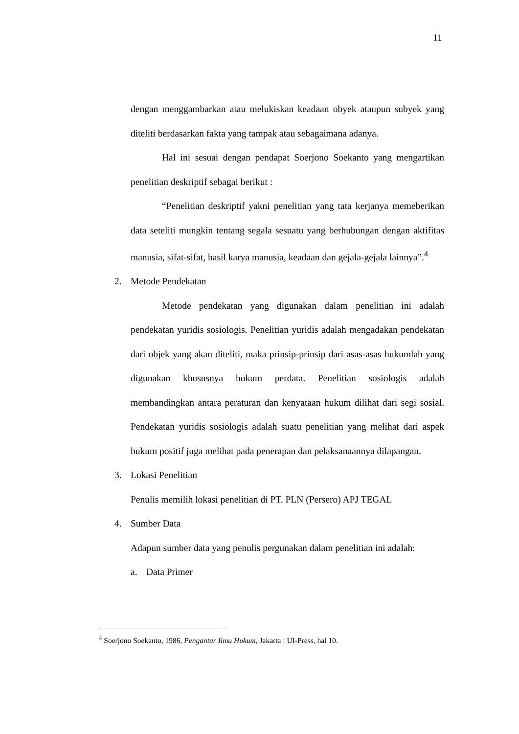11
dengan menggambarkan atau melukiskan keadaan obyek ataupun subyek yang diteliti berdasarkan fakta yang tampak atau sebagaimana adanya.
Hal ini sesuai dengan pendapat Soerjono Soekanto yang mengartikan penelitian deskriptif sebagai berikut :
“Penelitian deskriptif yakni penelitian yang tata kerjanya memeberikan data seteliti mungkin tentang segala sesuatu yang berhubungan dengan aktifitas manusia, sifat-sifat, hasil karya manusia, keadaan dan gejala-gejala lainnya”.<sup>4</sup>
2. Metode Pendekatan
Metode pendekatan yang digunakan dalam penelitian ini adalah pendekatan yuridis sosiologis. Penelitian yuridis adalah mengadakan pendekatan dari objek yang akan diteliti, maka prinsip-prinsip dari asas-asas hukumlah yang digunakan khususnya hukum perdata. Penelitian sosiologis adalah membandingkan antara peraturan dan kenyataan hukum dilihat dari segi sosial. Pendekatan yuridis sosiologis adalah suatu penelitian yang melihat dari aspek hukum positif juga melihat pada penerapan dan pelaksanaannya dilapangan.
3. Lokasi Penelitian
Penulis memilih lokasi penelitian di PT. PLN (Persero) APJ TEGAL
4. Sumber Data
Adapun sumber data yang penulis pergunakan dalam penelitian ini adalah:
a. Data Primer
<sup>4</sup> Soerjono Soekanto, 1986, Pengantar Ilmu Hukum, Jakarta : UI-Press, hal 10.